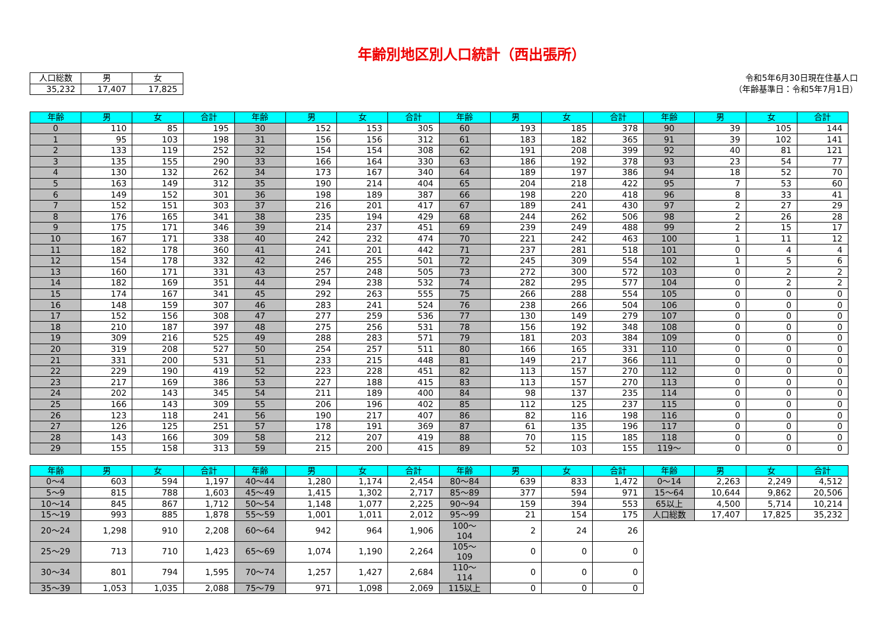年齢別地区別人口統計（西出張所）
| 人口総数 | 男 | 女 |
| --- | --- | --- |
| 35,232 | 17,407 | 17,825 |
令和5年6月30日現在住基人口
（年齢基準日：令和5年7月1日）
| 年齢 | 男 | 女 | 合計 | 年齢 | 男 | 女 | 合計 | 年齢 | 男 | 女 | 合計 | 年齢 | 男 | 女 | 合計 |
| --- | --- | --- | --- | --- | --- | --- | --- | --- | --- | --- | --- | --- | --- | --- | --- |
| 0 | 110 | 85 | 195 | 30 | 152 | 153 | 305 | 60 | 193 | 185 | 378 | 90 | 39 | 105 | 144 |
| 1 | 95 | 103 | 198 | 31 | 156 | 156 | 312 | 61 | 183 | 182 | 365 | 91 | 39 | 102 | 141 |
| 2 | 133 | 119 | 252 | 32 | 154 | 154 | 308 | 62 | 191 | 208 | 399 | 92 | 40 | 81 | 121 |
| 3 | 135 | 155 | 290 | 33 | 166 | 164 | 330 | 63 | 186 | 192 | 378 | 93 | 23 | 54 | 77 |
| 4 | 130 | 132 | 262 | 34 | 173 | 167 | 340 | 64 | 189 | 197 | 386 | 94 | 18 | 52 | 70 |
| 5 | 163 | 149 | 312 | 35 | 190 | 214 | 404 | 65 | 204 | 218 | 422 | 95 | 7 | 53 | 60 |
| 6 | 149 | 152 | 301 | 36 | 198 | 189 | 387 | 66 | 198 | 220 | 418 | 96 | 8 | 33 | 41 |
| 7 | 152 | 151 | 303 | 37 | 216 | 201 | 417 | 67 | 189 | 241 | 430 | 97 | 2 | 27 | 29 |
| 8 | 176 | 165 | 341 | 38 | 235 | 194 | 429 | 68 | 244 | 262 | 506 | 98 | 2 | 26 | 28 |
| 9 | 175 | 171 | 346 | 39 | 214 | 237 | 451 | 69 | 239 | 249 | 488 | 99 | 2 | 15 | 17 |
| 10 | 167 | 171 | 338 | 40 | 242 | 232 | 474 | 70 | 221 | 242 | 463 | 100 | 1 | 11 | 12 |
| 11 | 182 | 178 | 360 | 41 | 241 | 201 | 442 | 71 | 237 | 281 | 518 | 101 | 0 | 4 | 4 |
| 12 | 154 | 178 | 332 | 42 | 246 | 255 | 501 | 72 | 245 | 309 | 554 | 102 | 1 | 5 | 6 |
| 13 | 160 | 171 | 331 | 43 | 257 | 248 | 505 | 73 | 272 | 300 | 572 | 103 | 0 | 2 | 2 |
| 14 | 182 | 169 | 351 | 44 | 294 | 238 | 532 | 74 | 282 | 295 | 577 | 104 | 0 | 2 | 2 |
| 15 | 174 | 167 | 341 | 45 | 292 | 263 | 555 | 75 | 266 | 288 | 554 | 105 | 0 | 0 | 0 |
| 16 | 148 | 159 | 307 | 46 | 283 | 241 | 524 | 76 | 238 | 266 | 504 | 106 | 0 | 0 | 0 |
| 17 | 152 | 156 | 308 | 47 | 277 | 259 | 536 | 77 | 130 | 149 | 279 | 107 | 0 | 0 | 0 |
| 18 | 210 | 187 | 397 | 48 | 275 | 256 | 531 | 78 | 156 | 192 | 348 | 108 | 0 | 0 | 0 |
| 19 | 309 | 216 | 525 | 49 | 288 | 283 | 571 | 79 | 181 | 203 | 384 | 109 | 0 | 0 | 0 |
| 20 | 319 | 208 | 527 | 50 | 254 | 257 | 511 | 80 | 166 | 165 | 331 | 110 | 0 | 0 | 0 |
| 21 | 331 | 200 | 531 | 51 | 233 | 215 | 448 | 81 | 149 | 217 | 366 | 111 | 0 | 0 | 0 |
| 22 | 229 | 190 | 419 | 52 | 223 | 228 | 451 | 82 | 113 | 157 | 270 | 112 | 0 | 0 | 0 |
| 23 | 217 | 169 | 386 | 53 | 227 | 188 | 415 | 83 | 113 | 157 | 270 | 113 | 0 | 0 | 0 |
| 24 | 202 | 143 | 345 | 54 | 211 | 189 | 400 | 84 | 98 | 137 | 235 | 114 | 0 | 0 | 0 |
| 25 | 166 | 143 | 309 | 55 | 206 | 196 | 402 | 85 | 112 | 125 | 237 | 115 | 0 | 0 | 0 |
| 26 | 123 | 118 | 241 | 56 | 190 | 217 | 407 | 86 | 82 | 116 | 198 | 116 | 0 | 0 | 0 |
| 27 | 126 | 125 | 251 | 57 | 178 | 191 | 369 | 87 | 61 | 135 | 196 | 117 | 0 | 0 | 0 |
| 28 | 143 | 166 | 309 | 58 | 212 | 207 | 419 | 88 | 70 | 115 | 185 | 118 | 0 | 0 | 0 |
| 29 | 155 | 158 | 313 | 59 | 215 | 200 | 415 | 89 | 52 | 103 | 155 | 119～ | 0 | 0 | 0 |
| 年齢 | 男 | 女 | 合計 | 年齢 | 男 | 女 | 合計 | 年齢 | 男 | 女 | 合計 | 年齢 | 男 | 女 | 合計 |
| --- | --- | --- | --- | --- | --- | --- | --- | --- | --- | --- | --- | --- | --- | --- | --- |
| 0～4 | 603 | 594 | 1,197 | 40～44 | 1,280 | 1,174 | 2,454 | 80～84 | 639 | 833 | 1,472 | 0～14 | 2,263 | 2,249 | 4,512 |
| 5～9 | 815 | 788 | 1,603 | 45～49 | 1,415 | 1,302 | 2,717 | 85～89 | 377 | 594 | 971 | 15～64 | 10,644 | 9,862 | 20,506 |
| 10～14 | 845 | 867 | 1,712 | 50～54 | 1,148 | 1,077 | 2,225 | 90～94 | 159 | 394 | 553 | 65以上 | 4,500 | 5,714 | 10,214 |
| 15～19 | 993 | 885 | 1,878 | 55～59 | 1,001 | 1,011 | 2,012 | 95～99 | 21 | 154 | 175 | 人口総数 | 17,407 | 17,825 | 35,232 |
| 20～24 | 1,298 | 910 | 2,208 | 60～64 | 942 | 964 | 1,906 | 100～104 | 2 | 24 | 26 | | | | |
| 25～29 | 713 | 710 | 1,423 | 65～69 | 1,074 | 1,190 | 2,264 | 105～109 | 0 | 0 | 0 | | | | |
| 30～34 | 801 | 794 | 1,595 | 70～74 | 1,257 | 1,427 | 2,684 | 110～114 | 0 | 0 | 0 | | | | |
| 35～39 | 1,053 | 1,035 | 2,088 | 75～79 | 971 | 1,098 | 2,069 | 115以上 | 0 | 0 | 0 | | | | |